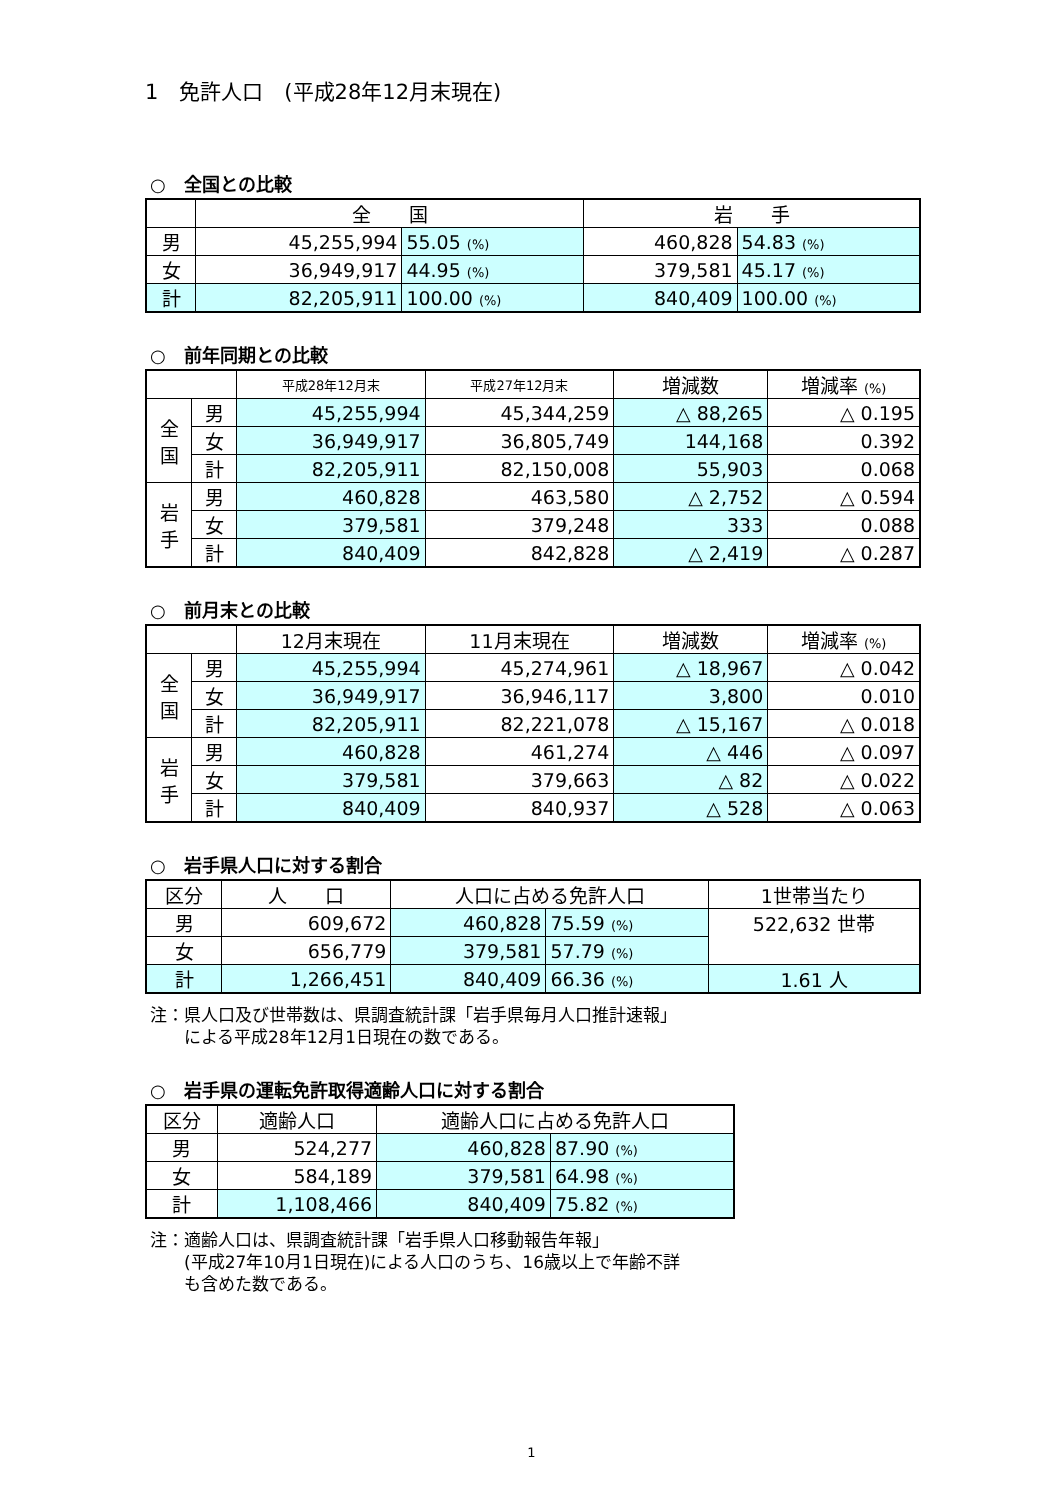1　免許人口　(平成28年12月末現在)
○　全国との比較
| | 全 国 | | 岩 手 | |
| --- | --- | --- | --- | --- |
| 男 | 45,255,994 | 55.05 (%) | 460,828 | 54.83 (%) |
| 女 | 36,949,917 | 44.95 (%) | 379,581 | 45.17 (%) |
| 計 | 82,205,911 | 100.00 (%) | 840,409 | 100.00 (%) |
○　前年同期との比較
| | | 平成28年12月末 | 平成27年12月末 | 増減数 | 増減率 (%) |
| --- | --- | --- | --- | --- | --- |
| 全 国 | 男 | 45,255,994 | 45,344,259 | △ 88,265 | △ 0.195 |
| | 女 | 36,949,917 | 36,805,749 | 144,168 | 0.392 |
| | 計 | 82,205,911 | 82,150,008 | 55,903 | 0.068 |
| 岩 手 | 男 | 460,828 | 463,580 | △ 2,752 | △ 0.594 |
| | 女 | 379,581 | 379,248 | 333 | 0.088 |
| | 計 | 840,409 | 842,828 | △ 2,419 | △ 0.287 |
○　前月末との比較
| | | 12月末現在 | 11月末現在 | 増減数 | 増減率 (%) |
| --- | --- | --- | --- | --- | --- |
| 全 国 | 男 | 45,255,994 | 45,274,961 | △ 18,967 | △ 0.042 |
| | 女 | 36,949,917 | 36,946,117 | 3,800 | 0.010 |
| | 計 | 82,205,911 | 82,221,078 | △ 15,167 | △ 0.018 |
| 岩 手 | 男 | 460,828 | 461,274 | △ 446 | △ 0.097 |
| | 女 | 379,581 | 379,663 | △ 82 | △ 0.022 |
| | 計 | 840,409 | 840,937 | △ 528 | △ 0.063 |
○　岩手県人口に対する割合
| 区分 | 人 口 | 人口に占める免許人口 | | 1世帯当たり |
| --- | --- | --- | --- | --- |
| 男 | 609,672 | 460,828 | 75.59 (%) | 522,632 世帯 |
| 女 | 656,779 | 379,581 | 57.79 (%) | |
| 計 | 1,266,451 | 840,409 | 66.36 (%) | 1.61 人 |
注：県人口及び世帯数は、県調査統計課「岩手県毎月人口推計速報」
　　による平成28年12月1日現在の数である。
○　岩手県の運転免許取得適齢人口に対する割合
| 区分 | 適齢人口 | 適齢人口に占める免許人口 | |
| --- | --- | --- | --- |
| 男 | 524,277 | 460,828 | 87.90 (%) |
| 女 | 584,189 | 379,581 | 64.98 (%) |
| 計 | 1,108,466 | 840,409 | 75.82 (%) |
注：適齢人口は、県調査統計課「岩手県人口移動報告年報」
　　(平成27年10月1日現在)による人口のうち、16歳以上で年齢不詳
　　も含めた数である。
1